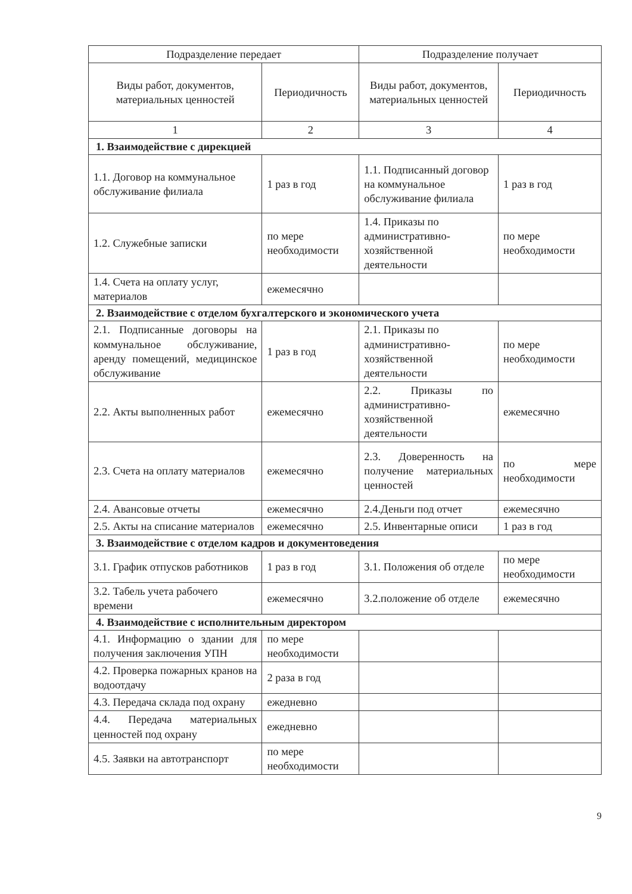| Подразделение передает | | Подразделение получает | |
| --- | --- | --- | --- |
| Виды работ, документов, материальных ценностей | Периодичность | Виды работ, документов, материальных ценностей | Периодичность |
| 1 | 2 | 3 | 4 |
| 1. Взаимодействие с дирекцией | | | |
| 1.1. Договор на коммунальное обслуживание филиала | 1 раз в год | 1.1. Подписанный договор на коммунальное обслуживание филиала | 1 раз в год |
| 1.2. Служебные записки | по мере необходимости | 1.4. Приказы по административно-хозяйственной деятельности | по мере необходимости |
| 1.4. Счета на оплату услуг, материалов | ежемесячно | | |
| 2. Взаимодействие с отделом бухгалтерского и экономического учета | | | |
| 2.1. Подписанные договоры на коммунальное обслуживание, аренду помещений, медицинское обслуживание | 1 раз в год | 2.1. Приказы по административно-хозяйственной деятельности | по мере необходимости |
| 2.2. Акты выполненных работ | ежемесячно | 2.2. Приказы по административно-хозяйственной деятельности | ежемесячно |
| 2.3. Счета на оплату материалов | ежемесячно | 2.3. Доверенность на получение материальных ценностей | по мере необходимости |
| 2.4. Авансовые отчеты | ежемесячно | 2.4.Деньги под отчет | ежемесячно |
| 2.5. Акты на списание материалов | ежемесячно | 2.5. Инвентарные описи | 1 раз в год |
| 3. Взаимодействие с отделом кадров и документоведения | | | |
| 3.1. График отпусков работников | 1 раз в год | 3.1. Положения об отделе | по мере необходимости |
| 3.2. Табель учета рабочего времени | ежемесячно | 3.2.положение об отделе | ежемесячно |
| 4. Взаимодействие с исполнительным директором | | | |
| 4.1. Информацию о здании для получения заключения УПН | по мере необходимости | | |
| 4.2. Проверка пожарных кранов на водоотдачу | 2 раза в год | | |
| 4.3. Передача склада под охрану | ежедневно | | |
| 4.4. Передача материальных ценностей под охрану | ежедневно | | |
| 4.5. Заявки на автотранспорт | по мере необходимости | | |
9